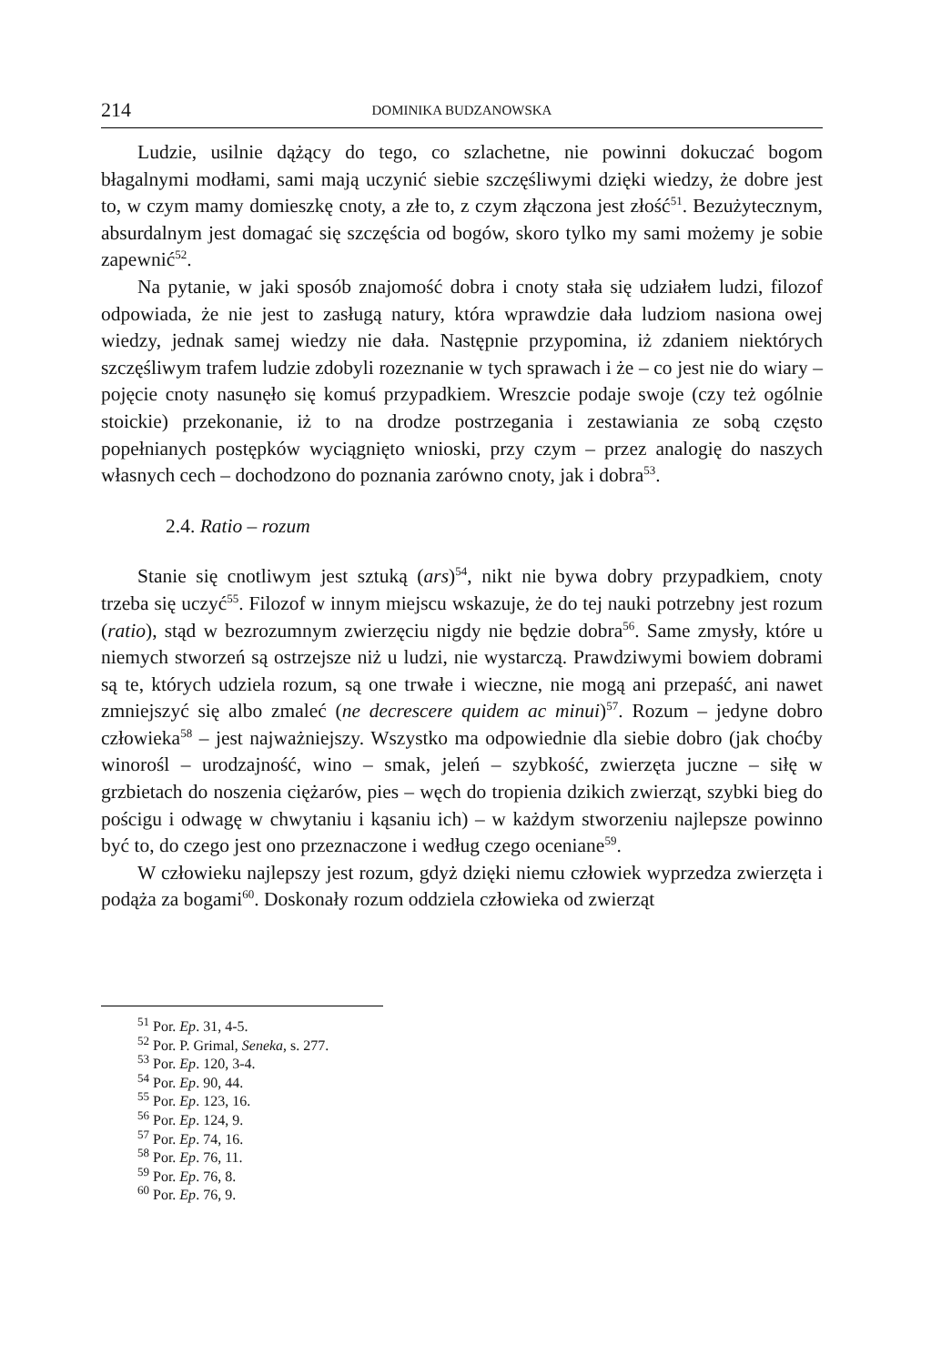214 DOMINIKA BUDZANOWSKA
Ludzie, usilnie dążący do tego, co szlachetne, nie powinni dokuczać bogom błagalnymi modłami, sami mają uczynić siebie szczęśliwymi dzięki wiedzy, że dobre jest to, w czym mamy domieszkę cnoty, a złe to, z czym złączona jest złość<sup>51</sup>. Bezużytecznym, absurdalnym jest domagać się szczęścia od bogów, skoro tylko my sami możemy je sobie zapewnić<sup>52</sup>.
Na pytanie, w jaki sposób znajomość dobra i cnoty stała się udziałem ludzi, filozof odpowiada, że nie jest to zasługą natury, która wprawdzie dała ludziom nasiona owej wiedzy, jednak samej wiedzy nie dała. Następnie przypomina, iż zdaniem niektórych szczęśliwym trafem ludzie zdobyli rozeznanie w tych sprawach i że – co jest nie do wiary – pojęcie cnoty nasunęło się komuś przypadkiem. Wreszcie podaje swoje (czy też ogólnie stoickie) przekonanie, iż to na drodze postrzegania i zestawiania ze sobą często popełnianych postępków wyciągnięto wnioski, przy czym – przez analogię do naszych własnych cech – dochodzono do poznania zarówno cnoty, jak i dobra<sup>53</sup>.
2.4. Ratio – rozum
Stanie się cnotliwym jest sztuką (ars)<sup>54</sup>, nikt nie bywa dobry przypadkiem, cnoty trzeba się uczyć<sup>55</sup>. Filozof w innym miejscu wskazuje, że do tej nauki potrzebny jest rozum (ratio), stąd w bezrozumnym zwierzęciu nigdy nie będzie dobra<sup>56</sup>. Same zmysły, które u niemych stworzeń są ostrzejsze niż u ludzi, nie wystarczą. Prawdziwymi bowiem dobrami są te, których udziela rozum, są one trwałe i wieczne, nie mogą ani przepaść, ani nawet zmniejszyć się albo zmaleć (ne decrescere quidem ac minui)<sup>57</sup>. Rozum – jedyne dobro człowieka<sup>58</sup> – jest najważniejszy. Wszystko ma odpowiednie dla siebie dobro (jak choćby winorośl – urodzajność, wino – smak, jeleń – szybkość, zwierzęta juczne – siłę w grzbietach do noszenia ciężarów, pies – węch do tropienia dzikich zwierząt, szybki bieg do pościgu i odwagę w chwytaniu i kąsaniu ich) – w każdym stworzeniu najlepsze powinno być to, do czego jest ono przeznaczone i według czego oceniane<sup>59</sup>.
W człowieku najlepszy jest rozum, gdyż dzięki niemu człowiek wyprzedza zwierzęta i podąża za bogami<sup>60</sup>. Doskonały rozum oddziela człowieka od zwierząt
<sup>51</sup> Por. Ep. 31, 4-5.
<sup>52</sup> Por. P. Grimal, Seneka, s. 277.
<sup>53</sup> Por. Ep. 120, 3-4.
<sup>54</sup> Por. Ep. 90, 44.
<sup>55</sup> Por. Ep. 123, 16.
<sup>56</sup> Por. Ep. 124, 9.
<sup>57</sup> Por. Ep. 74, 16.
<sup>58</sup> Por. Ep. 76, 11.
<sup>59</sup> Por. Ep. 76, 8.
<sup>60</sup> Por. Ep. 76, 9.